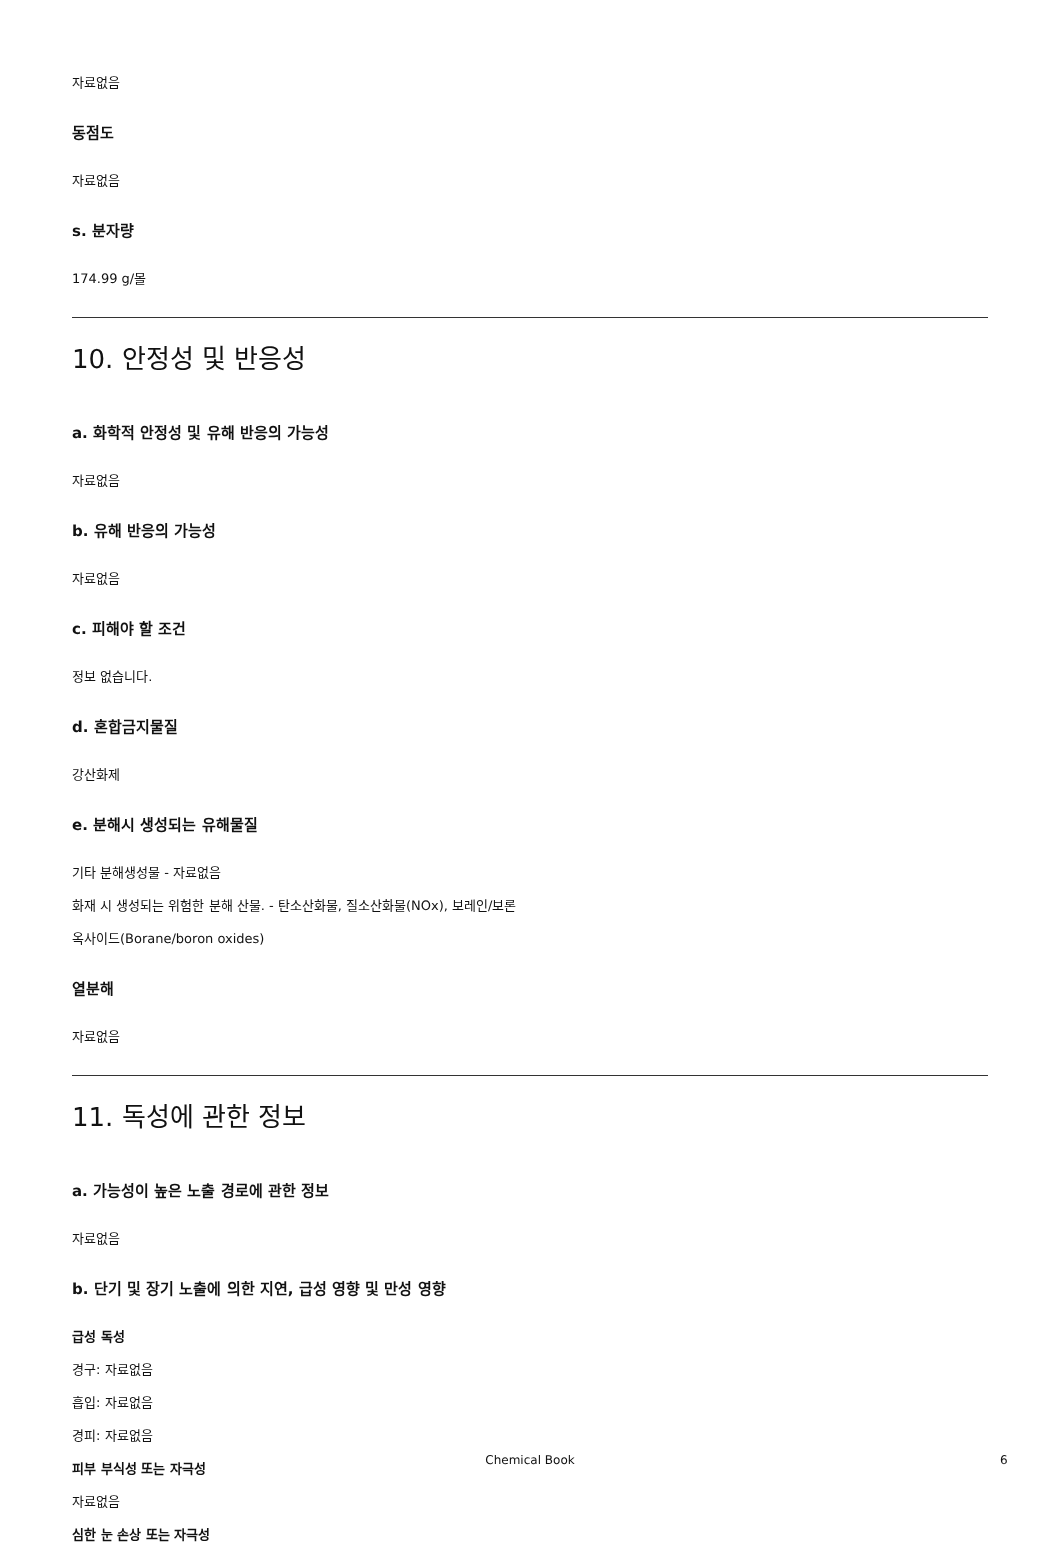자료없음
동점도
자료없음
s. 분자량
174.99 g/몰
10. 안정성 및 반응성
a. 화학적 안정성 및 유해 반응의 가능성
자료없음
b. 유해 반응의 가능성
자료없음
c. 피해야 할 조건
정보 없습니다.
d. 혼합금지물질
강산화제
e. 분해시 생성되는 유해물질
기타 분해생성물 - 자료없음
화재 시 생성되는 위험한 분해 산물. - 탄소산화물, 질소산화물(NOx), 보레인/보론
옥사이드(Borane/boron oxides)
열분해
자료없음
11. 독성에 관한 정보
a. 가능성이 높은 노출 경로에 관한 정보
자료없음
b. 단기 및 장기 노출에 의한 지연, 급성 영향 및 만성 영향
급성 독성
경구: 자료없음
흡입: 자료없음
경피: 자료없음
피부 부식성 또는 자극성
자료없음
심한 눈 손상 또는 자극성
Chemical Book 6